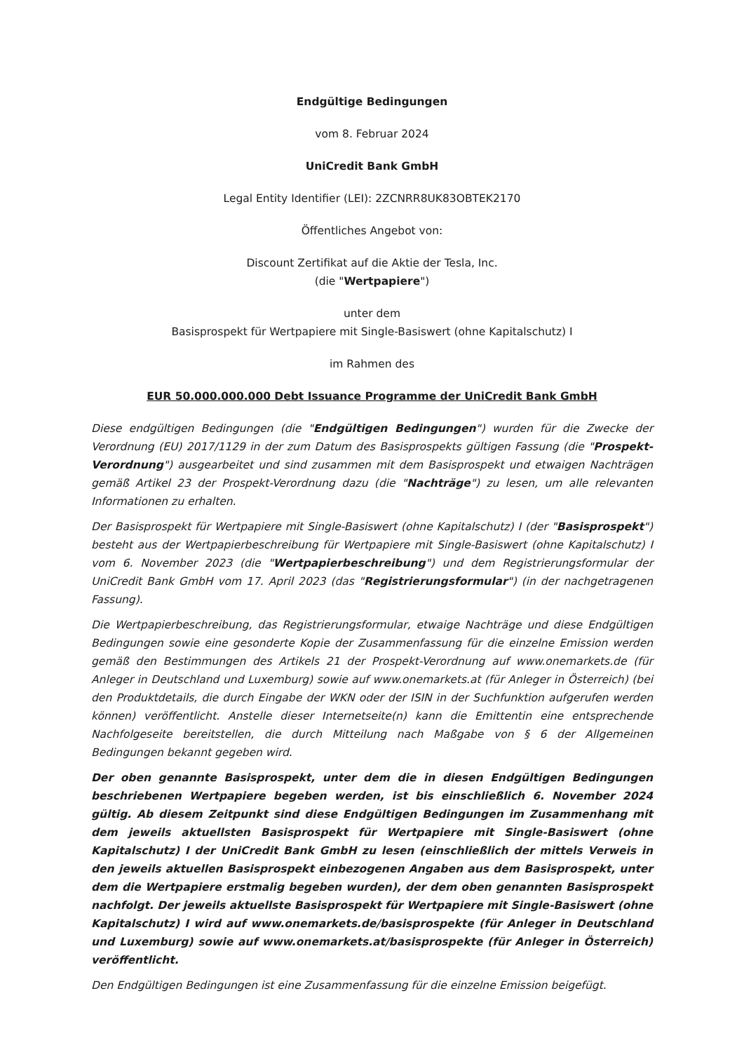Endgültige Bedingungen
vom 8. Februar 2024
UniCredit Bank GmbH
Legal Entity Identifier (LEI): 2ZCNRR8UK83OBTEK2170
Öffentliches Angebot von:
Discount Zertifikat auf die Aktie der Tesla, Inc.
(die "Wertpapiere")
unter dem
Basisprospekt für Wertpapiere mit Single-Basiswert (ohne Kapitalschutz) I
im Rahmen des
EUR 50.000.000.000 Debt Issuance Programme der UniCredit Bank GmbH
Diese endgültigen Bedingungen (die "Endgültigen Bedingungen") wurden für die Zwecke der Verordnung (EU) 2017/1129 in der zum Datum des Basisprospekts gültigen Fassung (die "Prospekt-Verordnung") ausgearbeitet und sind zusammen mit dem Basisprospekt und etwaigen Nachträgen gemäß Artikel 23 der Prospekt-Verordnung dazu (die "Nachträge") zu lesen, um alle relevanten Informationen zu erhalten.
Der Basisprospekt für Wertpapiere mit Single-Basiswert (ohne Kapitalschutz) I (der "Basisprospekt") besteht aus der Wertpapierbeschreibung für Wertpapiere mit Single-Basiswert (ohne Kapitalschutz) I vom 6. November 2023 (die "Wertpapierbeschreibung") und dem Registrierungsformular der UniCredit Bank GmbH vom 17. April 2023 (das "Registrierungsformular") (in der nachgetragenen Fassung).
Die Wertpapierbeschreibung, das Registrierungsformular, etwaige Nachträge und diese Endgültigen Bedingungen sowie eine gesonderte Kopie der Zusammenfassung für die einzelne Emission werden gemäß den Bestimmungen des Artikels 21 der Prospekt-Verordnung auf www.onemarkets.de (für Anleger in Deutschland und Luxemburg) sowie auf www.onemarkets.at (für Anleger in Österreich) (bei den Produktdetails, die durch Eingabe der WKN oder der ISIN in der Suchfunktion aufgerufen werden können) veröffentlicht. Anstelle dieser Internetseite(n) kann die Emittentin eine entsprechende Nachfolgeseite bereitstellen, die durch Mitteilung nach Maßgabe von § 6 der Allgemeinen Bedingungen bekannt gegeben wird.
Der oben genannte Basisprospekt, unter dem die in diesen Endgültigen Bedingungen beschriebenen Wertpapiere begeben werden, ist bis einschließlich 6. November 2024 gültig. Ab diesem Zeitpunkt sind diese Endgültigen Bedingungen im Zusammenhang mit dem jeweils aktuellsten Basisprospekt für Wertpapiere mit Single-Basiswert (ohne Kapitalschutz) I der UniCredit Bank GmbH zu lesen (einschließlich der mittels Verweis in den jeweils aktuellen Basisprospekt einbezogenen Angaben aus dem Basisprospekt, unter dem die Wertpapiere erstmalig begeben wurden), der dem oben genannten Basisprospekt nachfolgt. Der jeweils aktuellste Basisprospekt für Wertpapiere mit Single-Basiswert (ohne Kapitalschutz) I wird auf www.onemarkets.de/basisprospekte (für Anleger in Deutschland und Luxemburg) sowie auf www.onemarkets.at/basisprospekte (für Anleger in Österreich) veröffentlicht.
Den Endgültigen Bedingungen ist eine Zusammenfassung für die einzelne Emission beigefügt.